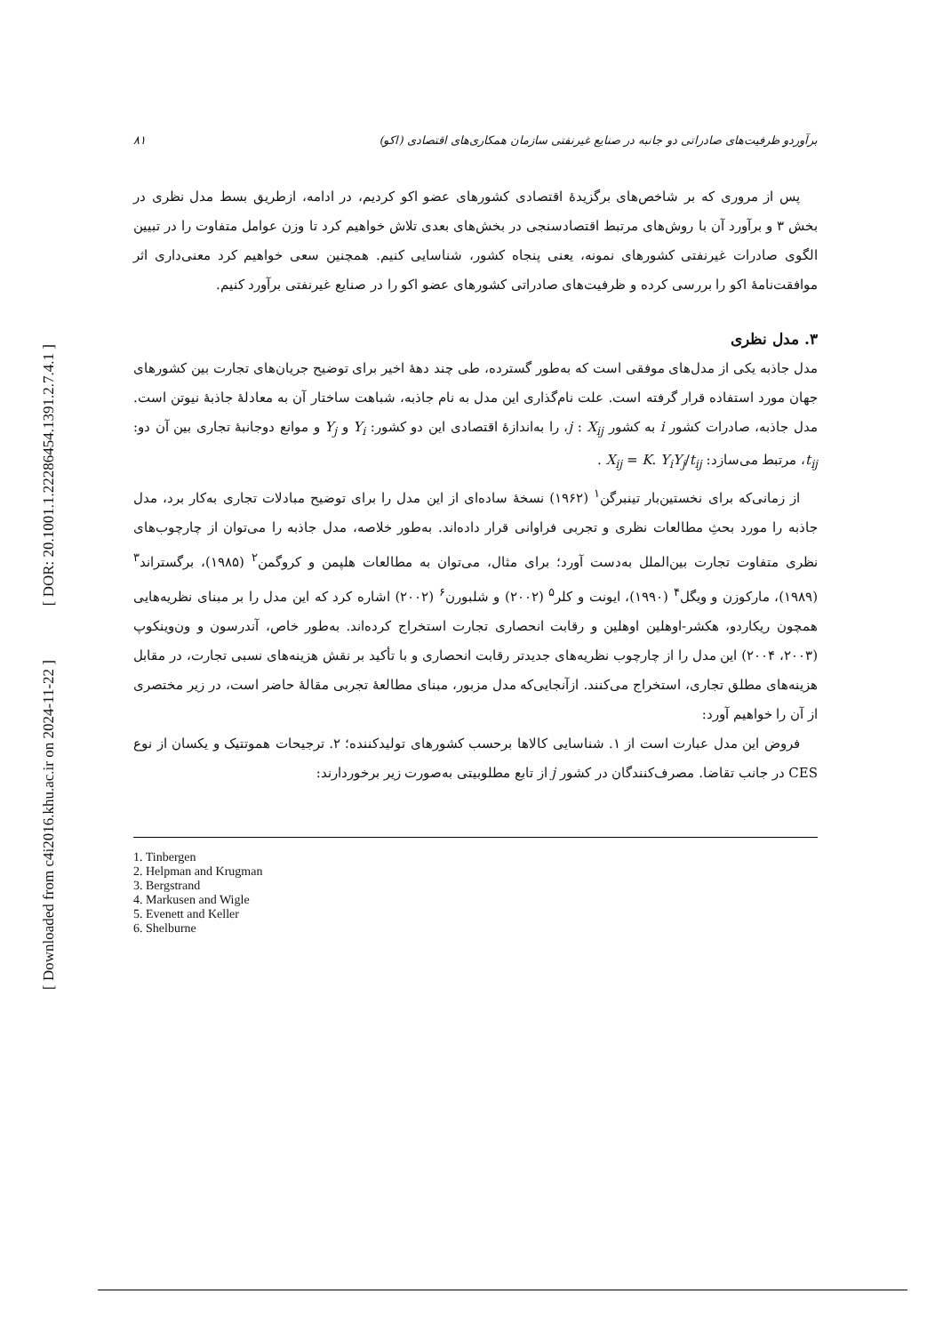[ DOR: 20.1001.1.22286454.1391.2.7.4.1 ]
[ Downloaded from c4i2016.khu.ac.ir on 2024-11-22 ]
۸۱ برآوردو ظرفیت‌های صادراتی دو جانبه در صنایع غیرنفتی سازمان همکاری‌های اقتصادی (اکو)
پس از مروری که بر شاخص‌های برگزیدهٔ اقتصادی کشورهای عضو اکو کردیم، در ادامه، ازطریق بسط مدل نظری در بخش ۳ و برآورد آن با روش‌های مرتبط اقتصادسنجی در بخش‌های بعدی تلاش خواهیم کرد تا وزن عوامل متفاوت را در تبیین الگوی صادرات غیرنفتی کشورهای نمونه، یعنی پنجاه کشور، شناسایی کنیم. همچنین سعی خواهیم کرد معنی‌داری اثر موافقت‌نامهٔ اکو را بررسی کرده و ظرفیت‌های صادراتی کشورهای عضو اکو را در صنایع غیرنفتی برآورد کنیم.
۳. مدل نظری
مدل جاذبه یکی از مدل‌های موفقی است که به‌طور گسترده، طی چند دههٔ اخیر برای توضیح جریان‌های تجارت بین کشورهای جهان مورد استفاده قرار گرفته است. علت نام‌گذاری این مدل به نام جاذبه، شباهت ساختار آن به معادلهٔ جاذبهٔ نیوتن است. مدل جاذبه، صادرات کشور i به کشور j : X<sub>ij</sub>، را به‌اندازهٔ اقتصادی این دو کشور: Y<sub>i</sub> و Y<sub>j</sub> و موانع دوجانبهٔ تجاری بین آن دو: t<sub>ij</sub>، مرتبط می‌سازد: X<sub>ij</sub> = K. Y<sub>i</sub>Y<sub>j</sub>/t<sub>ij</sub> .
از زمانی‌که برای نخستین‌بار تینبرگن<sup>۱</sup> (۱۹۶۲) نسخهٔ ساده‌ای از این مدل را برای توضیح مبادلات تجاری به‌کار برد، مدل جاذبه را مورد بحثِ مطالعات نظری و تجربی فراوانی قرار داده‌اند. به‌طور خلاصه، مدل جاذبه را می‌توان از چارچوب‌های نظری متفاوت تجارت بین‌الملل به‌دست آورد؛ برای مثال، می‌توان به مطالعات هلپمن و کروگمن<sup>۲</sup> (۱۹۸۵)، برگستراند<sup>۳</sup> (۱۹۸۹)، مارکوزن و ویگل<sup>۴</sup> (۱۹۹۰)، ایونت و کلر<sup>۵</sup> (۲۰۰۲) و شلبورن<sup>۶</sup> (۲۰۰۲) اشاره کرد که این مدل را بر مبنای نظریه‌هایی همچون ریکاردو، هکشر-اوهلین اوهلین و رقابت انحصاری تجارت استخراج کرده‌اند. به‌طور خاص، آندرسون و ون‌وینکوپ (۲۰۰۳، ۲۰۰۴) این مدل را از چارچوب نظریه‌های جدیدتر رقابت انحصاری و با تأکید بر نقش هزینه‌های نسبی تجارت، در مقابل هزینه‌های مطلق تجاری، استخراج می‌کنند. ازآنجایی‌که مدل مزبور، مبنای مطالعهٔ تجربی مقالهٔ حاضر است، در زیر مختصری از آن را خواهیم آورد:
فروض این مدل عبارت است از ۱. شناسایی کالاها برحسب کشورهای تولیدکننده؛ ۲. ترجیحات هموتتیک و یکسان از نوع CES در جانب تقاضا. مصرف‌کنندگان در کشور j از تابع مطلوبیتی به‌صورت زیر برخوردارند:
1. Tinbergen
2. Helpman and Krugman
3. Bergstrand
4. Markusen and Wigle
5. Evenett and Keller
6. Shelburne